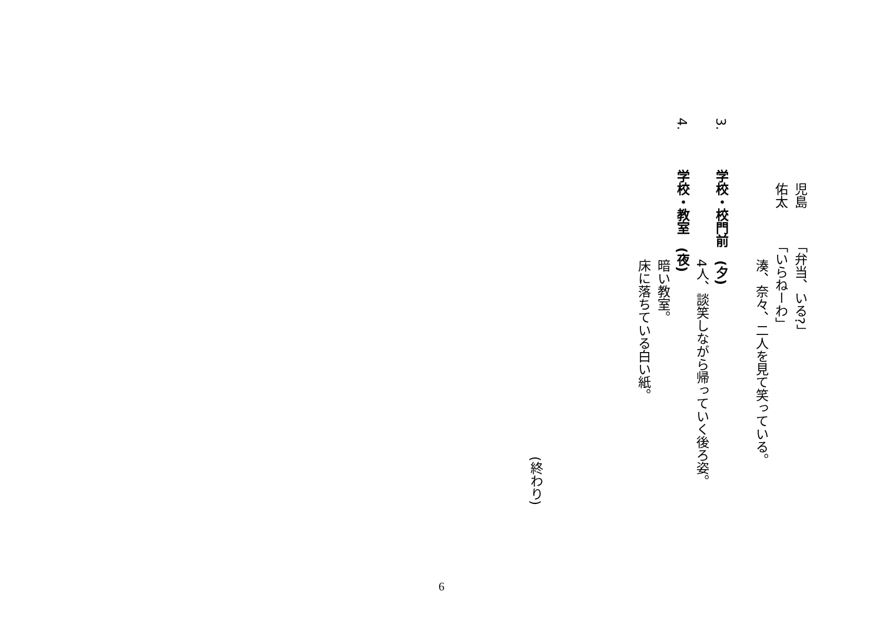児島「弁当、いる?」
佑太「いらねーわ」
湊、奈々、二人を見て笑っている。
3. 学校・校門前　(夕)
4人、談笑しながら帰っていく後ろ姿。
4. 学校・教室　(夜)
暗い教室。
床に落ちている白い紙。
(終わり)
6